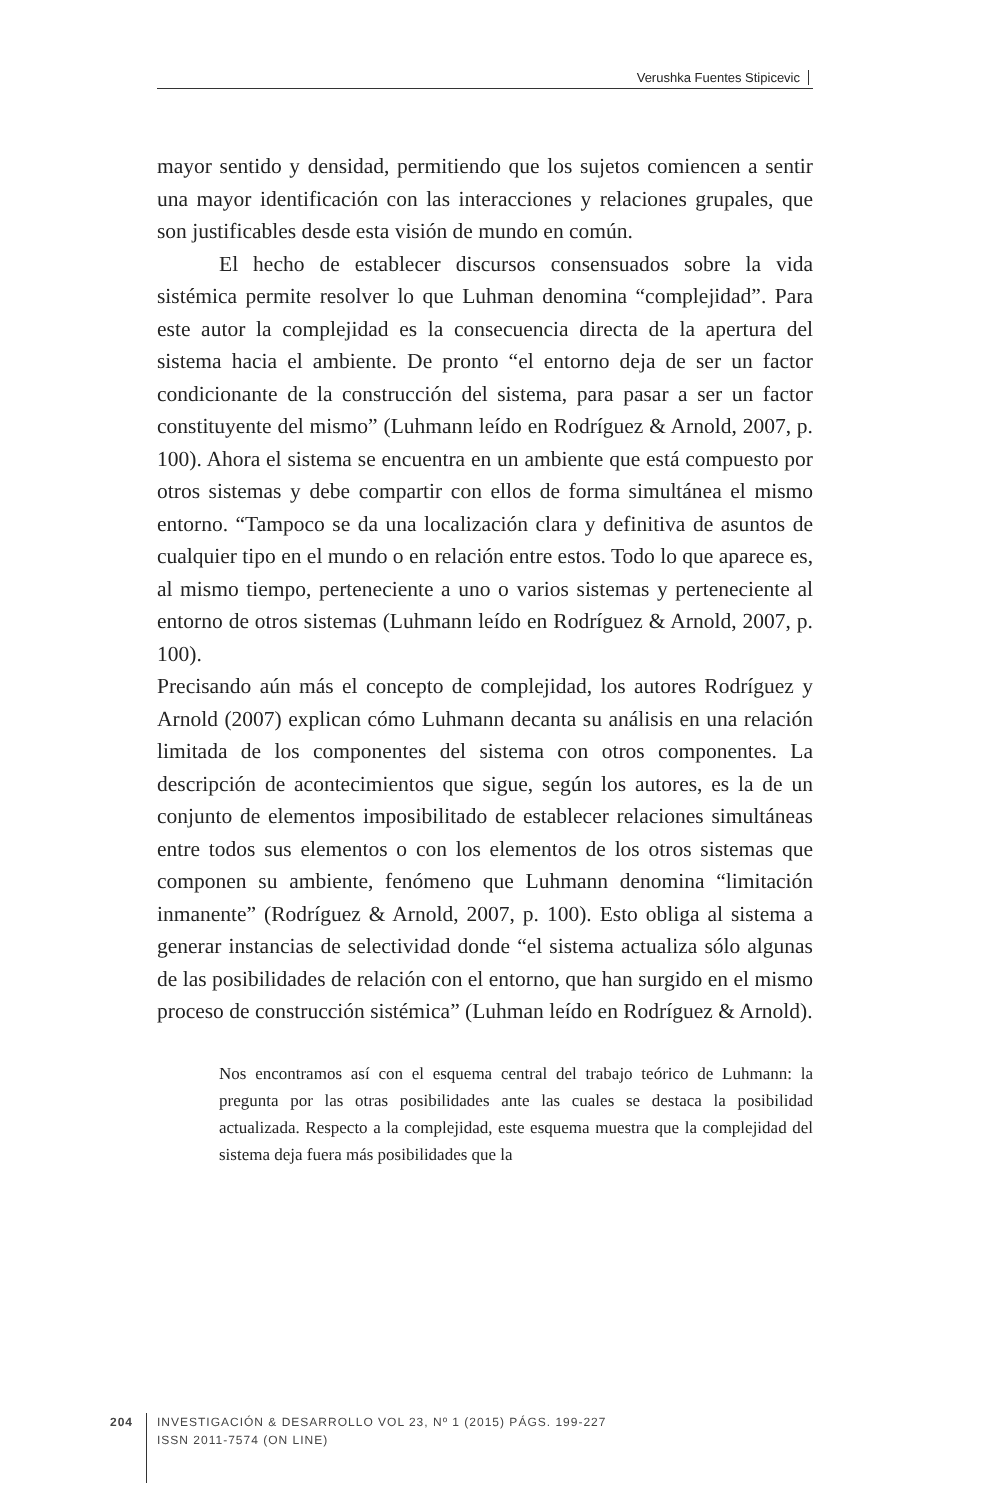Verushka Fuentes Stipicevic
mayor sentido y densidad, permitiendo que los sujetos comiencen a sentir una mayor identificación con las interacciones y relaciones grupales, que son justificables desde esta visión de mundo en común.
El hecho de establecer discursos consensuados sobre la vida sistémica permite resolver lo que Luhman denomina “complejidad”. Para este autor la complejidad es la consecuencia directa de la apertura del sistema hacia el ambiente. De pronto “el entorno deja de ser un factor condicionante de la construcción del sistema, para pasar a ser un factor constituyente del mismo” (Luhmann leído en Rodríguez & Arnold, 2007, p. 100). Ahora el sistema se encuentra en un ambiente que está compuesto por otros sistemas y debe compartir con ellos de forma simultánea el mismo entorno. “Tampoco se da una localización clara y definitiva de asuntos de cualquier tipo en el mundo o en relación entre estos. Todo lo que aparece es, al mismo tiempo, perteneciente a uno o varios sistemas y perteneciente al entorno de otros sistemas (Luhmann leído en Rodríguez & Arnold, 2007, p. 100).
Precisando aún más el concepto de complejidad, los autores Rodríguez y Arnold (2007) explican cómo Luhmann decanta su análisis en una relación limitada de los componentes del sistema con otros componentes. La descripción de acontecimientos que sigue, según los autores, es la de un conjunto de elementos imposibilitado de establecer relaciones simultáneas entre todos sus elementos o con los elementos de los otros sistemas que componen su ambiente, fenómeno que Luhmann denomina “limitación inmanente” (Rodríguez & Arnold, 2007, p. 100). Esto obliga al sistema a generar instancias de selectividad donde “el sistema actualiza sólo algunas de las posibilidades de relación con el entorno, que han surgido en el mismo proceso de construcción sistémica” (Luhman leído en Rodríguez & Arnold).
Nos encontramos así con el esquema central del trabajo teórico de Luhmann: la pregunta por las otras posibilidades ante las cuales se destaca la posibilidad actualizada. Respecto a la complejidad, este esquema muestra que la complejidad del sistema deja fuera más posibilidades que la
204
INVESTIGACIÓN & DESARROLLO VOL 23, Nº 1 (2015) PÁGS. 199-227
ISSN 2011-7574 (ON LINE)